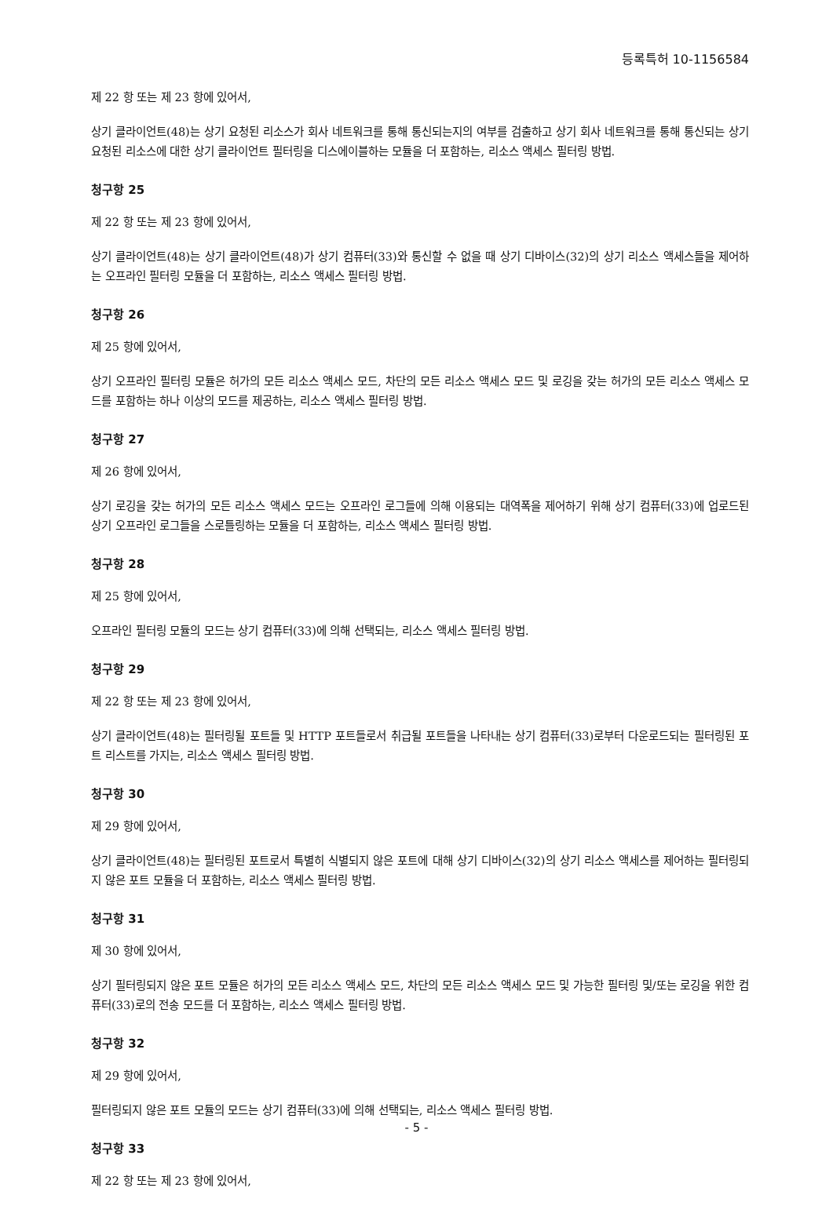등록특허 10-1156584
제 22 항 또는 제 23 항에 있어서,
상기 클라이언트(48)는 상기 요청된 리소스가 회사 네트워크를 통해 통신되는지의 여부를 검출하고 상기 회사 네트워크를 통해 통신되는 상기 요청된 리소스에 대한 상기 클라이언트 필터링을 디스에이블하는 모듈을 더 포함하는, 리소스 액세스 필터링 방법.
청구항 25
제 22 항 또는 제 23 항에 있어서,
상기 클라이언트(48)는 상기 클라이언트(48)가 상기 컴퓨터(33)와 통신할 수 없을 때 상기 디바이스(32)의 상기 리소스 액세스들을 제어하는 오프라인 필터링 모듈을 더 포함하는, 리소스 액세스 필터링 방법.
청구항 26
제 25 항에 있어서,
상기 오프라인 필터링 모듈은 허가의 모든 리소스 액세스 모드, 차단의 모든 리소스 액세스 모드 및 로깅을 갖는 허가의 모든 리소스 액세스 모드를 포함하는 하나 이상의 모드를 제공하는, 리소스 액세스 필터링 방법.
청구항 27
제 26 항에 있어서,
상기 로깅을 갖는 허가의 모든 리소스 액세스 모드는 오프라인 로그들에 의해 이용되는 대역폭을 제어하기 위해 상기 컴퓨터(33)에 업로드된 상기 오프라인 로그들을 스로틀링하는 모듈을 더 포함하는, 리소스 액세스 필터링 방법.
청구항 28
제 25 항에 있어서,
오프라인 필터링 모듈의 모드는 상기 컴퓨터(33)에 의해 선택되는, 리소스 액세스 필터링 방법.
청구항 29
제 22 항 또는 제 23 항에 있어서,
상기 클라이언트(48)는 필터링될 포트들 및 HTTP 포트들로서 취급될 포트들을 나타내는 상기 컴퓨터(33)로부터 다운로드되는 필터링된 포트 리스트를 가지는, 리소스 액세스 필터링 방법.
청구항 30
제 29 항에 있어서,
상기 클라이언트(48)는 필터링된 포트로서 특별히 식별되지 않은 포트에 대해 상기 디바이스(32)의 상기 리소스 액세스를 제어하는 필터링되지 않은 포트 모듈을 더 포함하는, 리소스 액세스 필터링 방법.
청구항 31
제 30 항에 있어서,
상기 필터링되지 않은 포트 모듈은 허가의 모든 리소스 액세스 모드, 차단의 모든 리소스 액세스 모드 및 가능한 필터링 및/또는 로깅을 위한 컴퓨터(33)로의 전송 모드를 더 포함하는, 리소스 액세스 필터링 방법.
청구항 32
제 29 항에 있어서,
필터링되지 않은 포트 모듈의 모드는 상기 컴퓨터(33)에 의해 선택되는, 리소스 액세스 필터링 방법.
청구항 33
제 22 항 또는 제 23 항에 있어서,
- 5 -